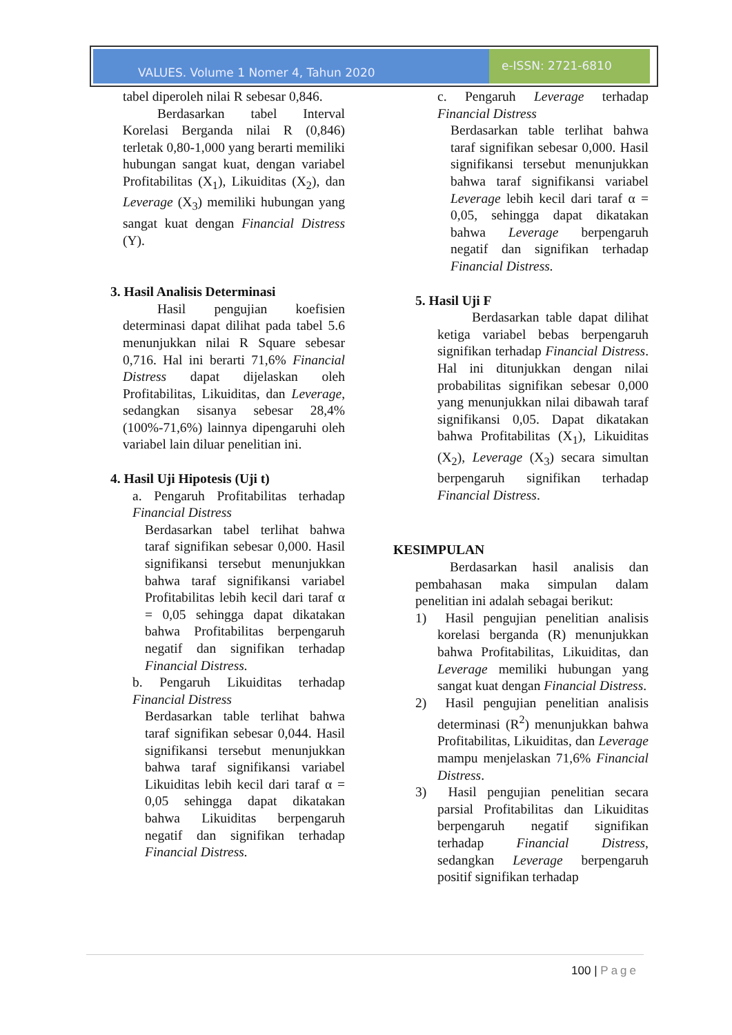VALUES. Volume 1 Nomer 4, Tahun 2020
e-ISSN: 2721-6810
tabel diperoleh nilai R sebesar 0,846.
Berdasarkan tabel Interval Korelasi Berganda nilai R (0,846) terletak 0,80-1,000 yang berarti memiliki hubungan sangat kuat, dengan variabel Profitabilitas (X<sub>1</sub>), Likuiditas (X<sub>2</sub>), dan Leverage (X<sub>3</sub>) memiliki hubungan yang sangat kuat dengan Financial Distress (Y).
3. Hasil Analisis Determinasi
Hasil pengujian koefisien determinasi dapat dilihat pada tabel 5.6 menunjukkan nilai R Square sebesar 0,716. Hal ini berarti 71,6% Financial Distress dapat dijelaskan oleh Profitabilitas, Likuiditas, dan Leverage, sedangkan sisanya sebesar 28,4% (100%-71,6%) lainnya dipengaruhi oleh variabel lain diluar penelitian ini.
4. Hasil Uji Hipotesis (Uji t)
a. Pengaruh Profitabilitas terhadap Financial Distress
Berdasarkan tabel terlihat bahwa taraf signifikan sebesar 0,000. Hasil signifikansi tersebut menunjukkan bahwa taraf signifikansi variabel Profitabilitas lebih kecil dari taraf α = 0,05 sehingga dapat dikatakan bahwa Profitabilitas berpengaruh negatif dan signifikan terhadap Financial Distress.
b. Pengaruh Likuiditas terhadap Financial Distress
Berdasarkan table terlihat bahwa taraf signifikan sebesar 0,044. Hasil signifikansi tersebut menunjukkan bahwa taraf signifikansi variabel Likuiditas lebih kecil dari taraf α = 0,05 sehingga dapat dikatakan bahwa Likuiditas berpengaruh negatif dan signifikan terhadap Financial Distress.
c. Pengaruh Leverage terhadap Financial Distress
Berdasarkan table terlihat bahwa taraf signifikan sebesar 0,000. Hasil signifikansi tersebut menunjukkan bahwa taraf signifikansi variabel Leverage lebih kecil dari taraf α = 0,05, sehingga dapat dikatakan bahwa Leverage berpengaruh negatif dan signifikan terhadap Financial Distress.
5. Hasil Uji F
Berdasarkan table dapat dilihat ketiga variabel bebas berpengaruh signifikan terhadap Financial Distress. Hal ini ditunjukkan dengan nilai probabilitas signifikan sebesar 0,000 yang menunjukkan nilai dibawah taraf signifikansi 0,05. Dapat dikatakan bahwa Profitabilitas (X<sub>1</sub>), Likuiditas (X<sub>2</sub>), Leverage (X<sub>3</sub>) secara simultan berpengaruh signifikan terhadap Financial Distress.
KESIMPULAN
Berdasarkan hasil analisis dan pembahasan maka simpulan dalam penelitian ini adalah sebagai berikut:
1) Hasil pengujian penelitian analisis korelasi berganda (R) menunjukkan bahwa Profitabilitas, Likuiditas, dan Leverage memiliki hubungan yang sangat kuat dengan Financial Distress.
2) Hasil pengujian penelitian analisis determinasi (R<sup>2</sup>) menunjukkan bahwa Profitabilitas, Likuiditas, dan Leverage mampu menjelaskan 71,6% Financial Distress.
3) Hasil pengujian penelitian secara parsial Profitabilitas dan Likuiditas berpengaruh negatif signifikan terhadap Financial Distress, sedangkan Leverage berpengaruh positif signifikan terhadap
100 | Page